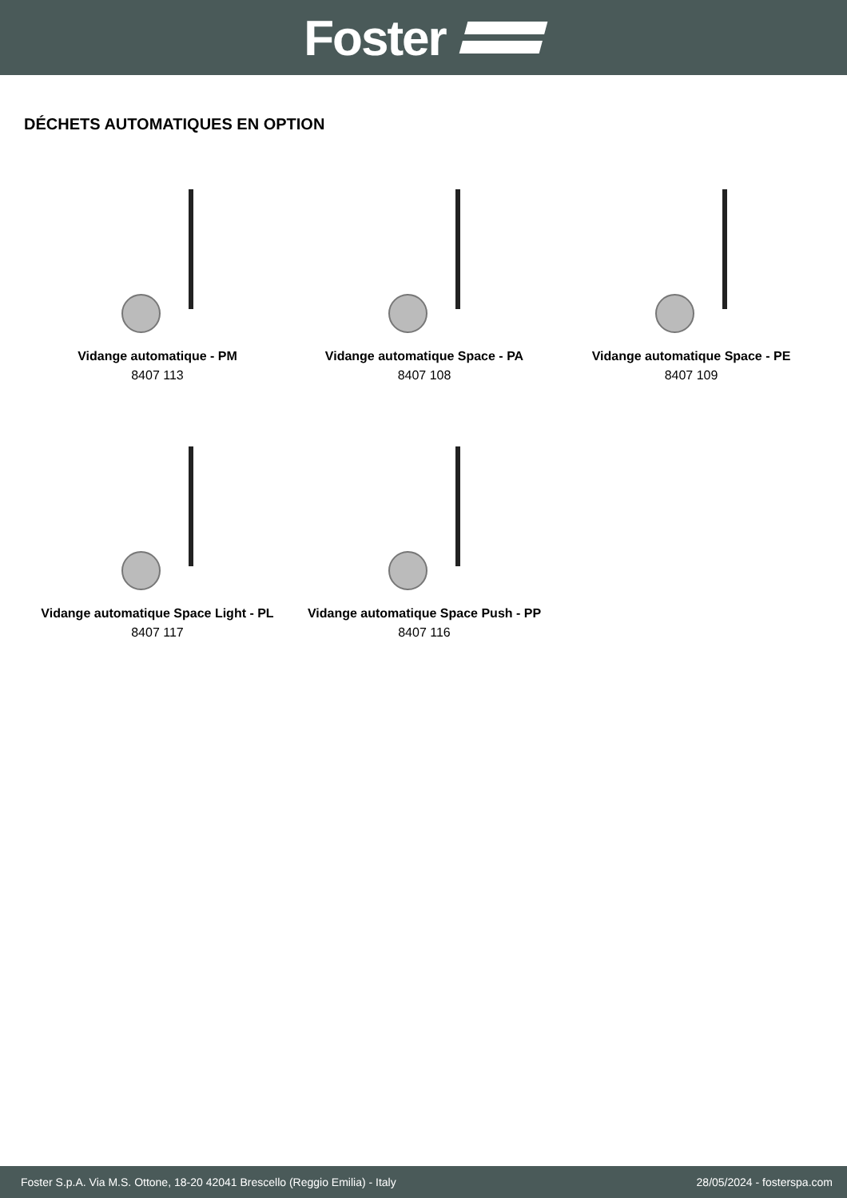Foster
DÉCHETS AUTOMATIQUES EN OPTION
Vidange automatique - PM
8407 113
Vidange automatique Space - PA
8407 108
Vidange automatique Space - PE
8407 109
Vidange automatique Space Light - PL
8407 117
Vidange automatique Space Push - PP
8407 116
Foster S.p.A. Via M.S. Ottone, 18-20 42041 Brescello (Reggio Emilia) - Italy 28/05/2024 - fosterspa.com